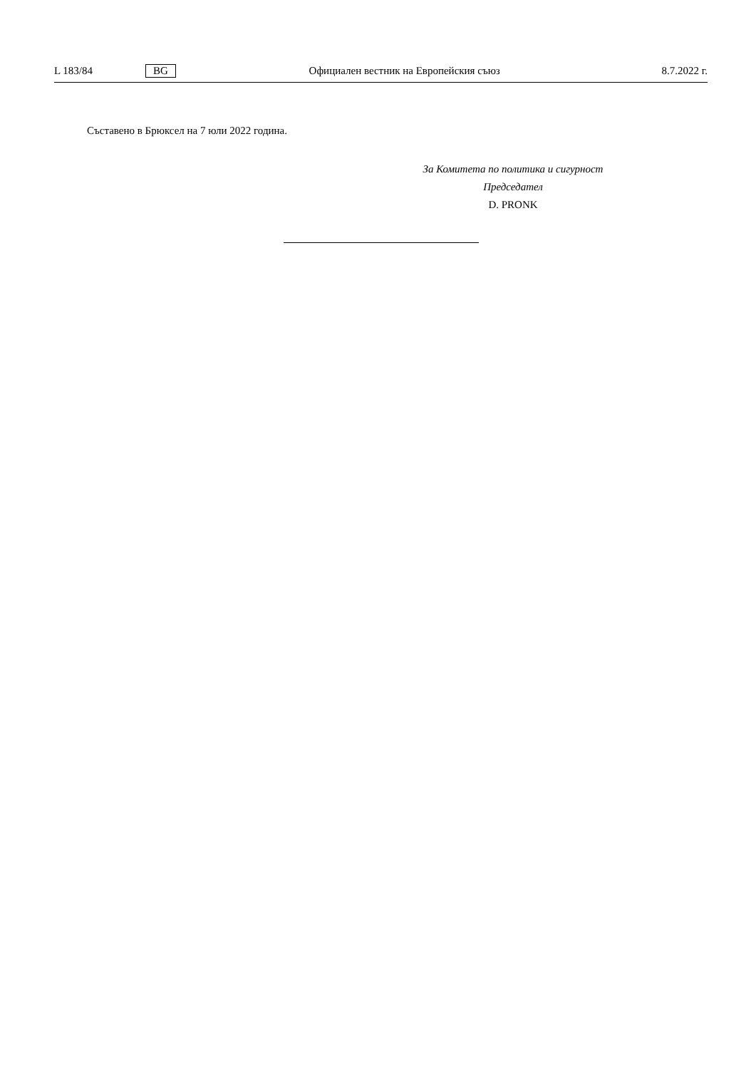L 183/84 BG Официален вестник на Европейския съюз 8.7.2022 г.
Съставено в Брюксел на 7 юли 2022 година.
За Комитета по политика и сигурност
Председател
D. PRONK